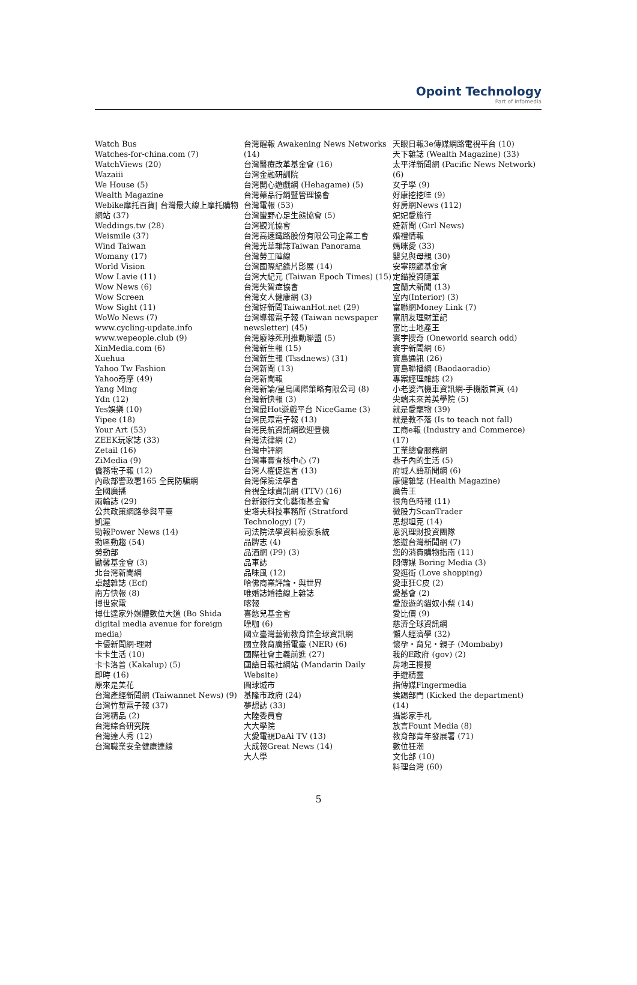Opoint Technology
Part of Infomedia
Watch Bus
Watches-for-china.com (7)
WatchViews (20)
Wazaiii
We House (5)
Wealth Magazine
Webike摩托百貨| 台灣最大線上摩托購物網站 (37)
Weddings.tw (28)
Weismile (37)
Wind Taiwan
Womany (17)
World Vision
Wow Lavie (11)
Wow News (6)
Wow Screen
Wow Sight (11)
WoWo News (7)
www.cycling-update.info
www.wepeople.club (9)
XinMedia.com (6)
Xuehua
Yahoo Tw Fashion
Yahoo奇摩 (49)
Yang Ming
Ydn (12)
Yes娛樂 (10)
Yipee (18)
Your Art (53)
ZEEK玩家誌 (33)
Zetail (16)
ZiMedia (9)
僑務電子報 (12)
內政部警政署165 全民防騙網
全國廣播
兩輪誌 (29)
公共政策網路參與平臺
凱渥
勁報Power News (14)
動區動趨 (54)
勞動部
勵馨基金會 (3)
北台灣新聞網
卓越雜誌 (Ecf)
南方快報 (8)
博世家電
博仕達家外媒體數位大道 (Bo Shida digital media avenue for foreign media)
卡優新聞網-理財
卡卡生活 (10)
卡卡洛普 (Kakalup) (5)
即時 (16)
原來是美花
台灣產經新聞網 (Taiwannet News) (9)
台灣竹塹電子報 (37)
台灣精品 (2)
台灣綜合研究院
台灣達人秀 (12)
台灣職業安全健康連線
台灣醒報 Awakening News Networks (14)
台灣醫療改革基金會 (16)
台灣金融研訓院
台灣開心遊戲網 (Hehagame) (5)
台灣藥品行銷暨管理協會
台灣電報 (53)
台灣蠻野心足生態協會 (5)
台灣觀光協會
台灣高速鐵路股份有限公司企業工會
台灣光華雜誌Taiwan Panorama
台灣勞工陣線
台灣國際紀錄片影展 (14)
台灣大紀元 (Taiwan Epoch Times) (15)
台灣失智症協會
台灣女人健康網 (3)
台灣好新聞TaiwanHot.net (29)
台灣導報電子報 (Taiwan newspaper newsletter) (45)
台灣廢除死刑推動聯盟 (5)
台灣新生報 (15)
台灣新生報 (Tssdnews) (31)
台灣新聞 (13)
台灣新聞報
台灣新論/星島國際策略有限公司 (8)
台灣新快報 (3)
台灣最Hot遊戲平台 NiceGame (3)
台灣民眾電子報 (13)
台灣民航資訊網歡迎登機
台灣法律網 (2)
台灣中評網
台灣事實查核中心 (7)
台灣人權促進會 (13)
台灣保險法學會
台視全球資訊網 (TTV) (16)
台新銀行文化藝術基金會
史塔夫科技事務所 (Stratford Technology) (7)
司法院法學資料檢索系統
品牌志 (4)
品酒網 (P9) (3)
品車誌
品味風 (12)
哈佛商業評論・與世界
唯婚誌婚禮線上雜誌
喀報
喜憨兒基金會
噪咖 (6)
國立臺灣藝術教育館全球資訊網
國立教育廣播電臺 (NER) (6)
國際社會主義前進 (27)
國語日報社網站 (Mandarin Daily Website)
圓球城市
基隆市政府 (24)
夢想誌 (33)
大陸委員會
大大學院
大愛電視DaAi TV (13)
大成報Great News (14)
大人學
天眼日報3e傳媒網路電視平台 (10)
天下雜誌 (Wealth Magazine) (33)
太平洋新聞網 (Pacific News Network) (6)
女子學 (9)
好康挖挖哇 (9)
好房網News (112)
妃妃愛旅行
妞新聞 (Girl News)
婚禮情報
媽咪愛 (33)
嬰兒與母親 (30)
安寧照顧基金會
定錨投資隨筆
宜蘭大新聞 (13)
室內(Interior) (3)
富聯網Money Link (7)
富朋友理財筆記
富比士地產王
寰宇搜奇 (Oneworld search odd)
寰宇新聞網 (6)
寶島通訊 (26)
寶島聯播網 (Baodaoradio)
專案經理雜誌 (2)
小老婆汽機車資訊網-手機版首頁 (4)
尖端未來菁英學院 (5)
就是愛寵物 (39)
就是教不落 (Is to teach not fall)
工商e報 (Industry and Commerce) (17)
工業總會服務網
巷子內的生活 (5)
府城人語新聞網 (6)
康健雜誌 (Health Magazine)
廣告王
很角色時報 (11)
微股力ScanTrader
思想坦克 (14)
恩汎理財投資團隊
悠遊台灣新聞網 (7)
您的消費購物指南 (11)
悶傳媒 Boring Media (3)
愛逛街 (Love shopping)
愛車狂C皮 (2)
愛基會 (2)
愛旅遊的貓奴小梨 (14)
愛比價 (9)
慈濟全球資訊網
懶人經濟學 (32)
懷孕・育兒・親子 (Mombaby)
我的E政府 (gov) (2)
房地王搜搜
手遊精靈
指傳媒Fingermedia
挨踢部門 (Kicked the department) (14)
攝影家手札
放言Fount Media (8)
教育部青年發展署 (71)
數位狂潮
文化部 (10)
料理台灣 (60)
5